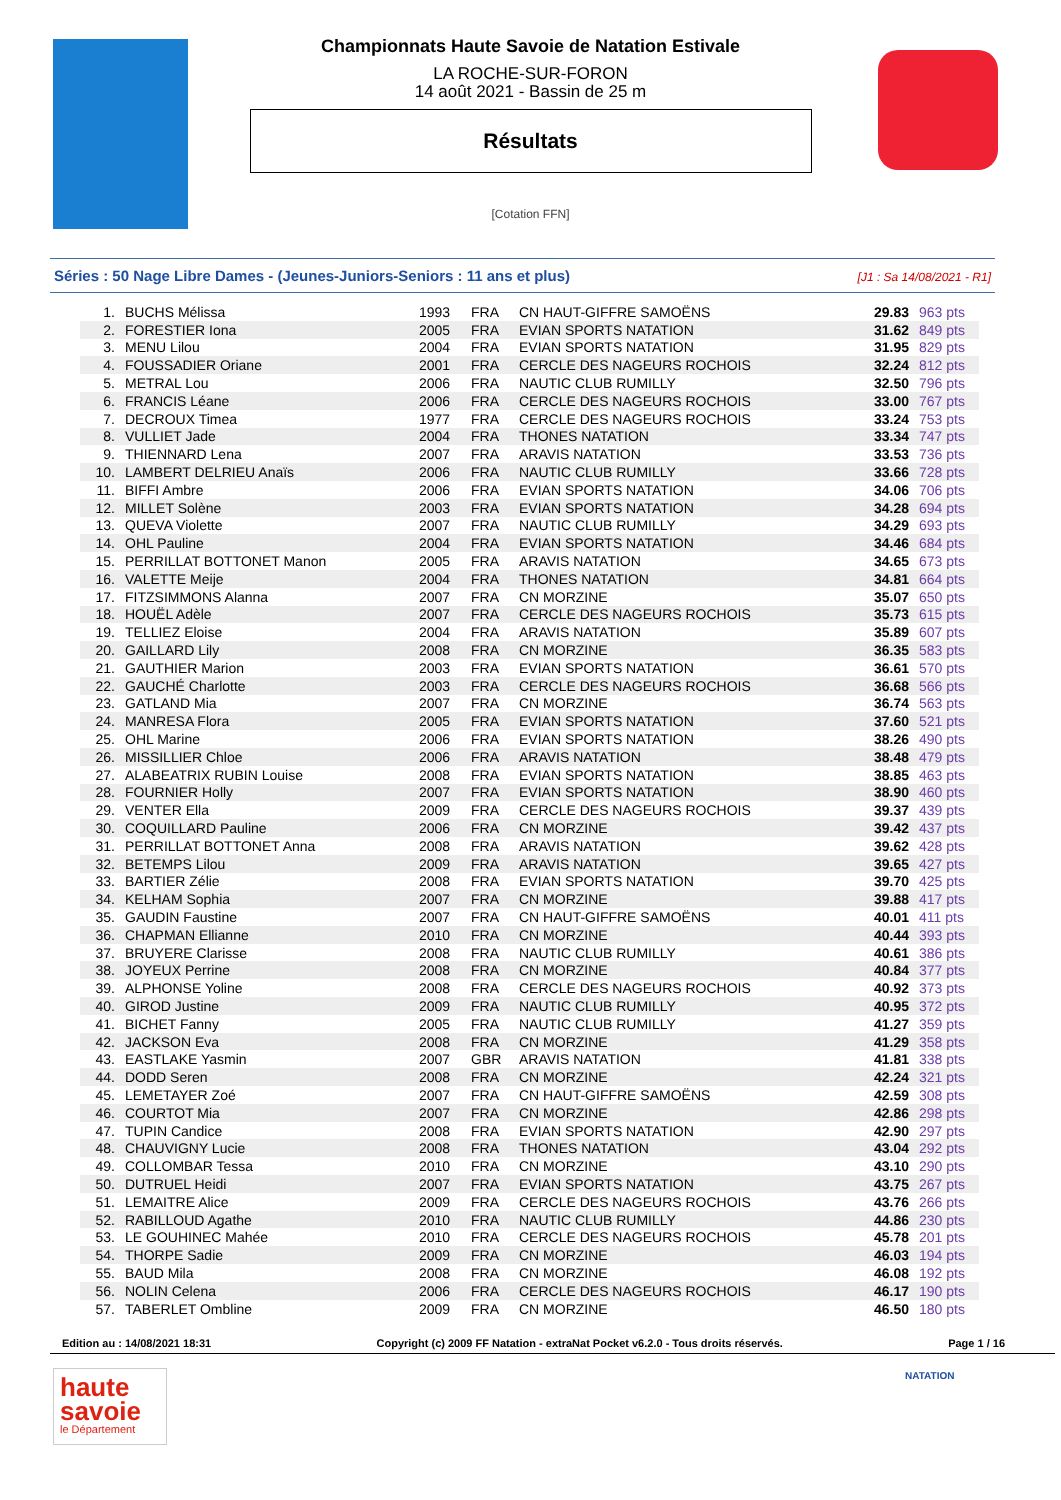Championnats Haute Savoie de Natation Estivale
LA ROCHE-SUR-FORON
14 août 2021 - Bassin de 25 m
Résultats
[Cotation FFN]
Séries : 50 Nage Libre Dames - (Jeunes-Juniors-Seniors : 11 ans et plus) [J1 : Sa 14/08/2021 - R1]
| 1. | BUCHS Mélissa | 1993 | FRA | CN HAUT-GIFFRE SAMOËNS | 29.83 | 963 pts |
| 2. | FORESTIER Iona | 2005 | FRA | EVIAN SPORTS NATATION | 31.62 | 849 pts |
| 3. | MENU Lilou | 2004 | FRA | EVIAN SPORTS NATATION | 31.95 | 829 pts |
| 4. | FOUSSADIER Oriane | 2001 | FRA | CERCLE DES NAGEURS ROCHOIS | 32.24 | 812 pts |
| 5. | METRAL Lou | 2006 | FRA | NAUTIC CLUB RUMILLY | 32.50 | 796 pts |
| 6. | FRANCIS Léane | 2006 | FRA | CERCLE DES NAGEURS ROCHOIS | 33.00 | 767 pts |
| 7. | DECROUX Timea | 1977 | FRA | CERCLE DES NAGEURS ROCHOIS | 33.24 | 753 pts |
| 8. | VULLIET Jade | 2004 | FRA | THONES NATATION | 33.34 | 747 pts |
| 9. | THIENNARD Lena | 2007 | FRA | ARAVIS NATATION | 33.53 | 736 pts |
| 10. | LAMBERT DELRIEU Anaïs | 2006 | FRA | NAUTIC CLUB RUMILLY | 33.66 | 728 pts |
| 11. | BIFFI Ambre | 2006 | FRA | EVIAN SPORTS NATATION | 34.06 | 706 pts |
| 12. | MILLET Solène | 2003 | FRA | EVIAN SPORTS NATATION | 34.28 | 694 pts |
| 13. | QUEVA Violette | 2007 | FRA | NAUTIC CLUB RUMILLY | 34.29 | 693 pts |
| 14. | OHL Pauline | 2004 | FRA | EVIAN SPORTS NATATION | 34.46 | 684 pts |
| 15. | PERRILLAT BOTTONET Manon | 2005 | FRA | ARAVIS NATATION | 34.65 | 673 pts |
| 16. | VALETTE Meije | 2004 | FRA | THONES NATATION | 34.81 | 664 pts |
| 17. | FITZSIMMONS Alanna | 2007 | FRA | CN MORZINE | 35.07 | 650 pts |
| 18. | HOUËL Adèle | 2007 | FRA | CERCLE DES NAGEURS ROCHOIS | 35.73 | 615 pts |
| 19. | TELLIEZ Eloise | 2004 | FRA | ARAVIS NATATION | 35.89 | 607 pts |
| 20. | GAILLARD Lily | 2008 | FRA | CN MORZINE | 36.35 | 583 pts |
| 21. | GAUTHIER Marion | 2003 | FRA | EVIAN SPORTS NATATION | 36.61 | 570 pts |
| 22. | GAUCHÉ Charlotte | 2003 | FRA | CERCLE DES NAGEURS ROCHOIS | 36.68 | 566 pts |
| 23. | GATLAND Mia | 2007 | FRA | CN MORZINE | 36.74 | 563 pts |
| 24. | MANRESA Flora | 2005 | FRA | EVIAN SPORTS NATATION | 37.60 | 521 pts |
| 25. | OHL Marine | 2006 | FRA | EVIAN SPORTS NATATION | 38.26 | 490 pts |
| 26. | MISSILLIER Chloe | 2006 | FRA | ARAVIS NATATION | 38.48 | 479 pts |
| 27. | ALABEATRIX RUBIN Louise | 2008 | FRA | EVIAN SPORTS NATATION | 38.85 | 463 pts |
| 28. | FOURNIER Holly | 2007 | FRA | EVIAN SPORTS NATATION | 38.90 | 460 pts |
| 29. | VENTER Ella | 2009 | FRA | CERCLE DES NAGEURS ROCHOIS | 39.37 | 439 pts |
| 30. | COQUILLARD Pauline | 2006 | FRA | CN MORZINE | 39.42 | 437 pts |
| 31. | PERRILLAT BOTTONET Anna | 2008 | FRA | ARAVIS NATATION | 39.62 | 428 pts |
| 32. | BETEMPS Lilou | 2009 | FRA | ARAVIS NATATION | 39.65 | 427 pts |
| 33. | BARTIER Zélie | 2008 | FRA | EVIAN SPORTS NATATION | 39.70 | 425 pts |
| 34. | KELHAM Sophia | 2007 | FRA | CN MORZINE | 39.88 | 417 pts |
| 35. | GAUDIN Faustine | 2007 | FRA | CN HAUT-GIFFRE SAMOËNS | 40.01 | 411 pts |
| 36. | CHAPMAN Ellianne | 2010 | FRA | CN MORZINE | 40.44 | 393 pts |
| 37. | BRUYERE Clarisse | 2008 | FRA | NAUTIC CLUB RUMILLY | 40.61 | 386 pts |
| 38. | JOYEUX Perrine | 2008 | FRA | CN MORZINE | 40.84 | 377 pts |
| 39. | ALPHONSE Yoline | 2008 | FRA | CERCLE DES NAGEURS ROCHOIS | 40.92 | 373 pts |
| 40. | GIROD Justine | 2009 | FRA | NAUTIC CLUB RUMILLY | 40.95 | 372 pts |
| 41. | BICHET Fanny | 2005 | FRA | NAUTIC CLUB RUMILLY | 41.27 | 359 pts |
| 42. | JACKSON Eva | 2008 | FRA | CN MORZINE | 41.29 | 358 pts |
| 43. | EASTLAKE Yasmin | 2007 | GBR | ARAVIS NATATION | 41.81 | 338 pts |
| 44. | DODD Seren | 2008 | FRA | CN MORZINE | 42.24 | 321 pts |
| 45. | LEMETAYER Zoé | 2007 | FRA | CN HAUT-GIFFRE SAMOËNS | 42.59 | 308 pts |
| 46. | COURTOT Mia | 2007 | FRA | CN MORZINE | 42.86 | 298 pts |
| 47. | TUPIN Candice | 2008 | FRA | EVIAN SPORTS NATATION | 42.90 | 297 pts |
| 48. | CHAUVIGNY Lucie | 2008 | FRA | THONES NATATION | 43.04 | 292 pts |
| 49. | COLLOMBAR Tessa | 2010 | FRA | CN MORZINE | 43.10 | 290 pts |
| 50. | DUTRUEL Heidi | 2007 | FRA | EVIAN SPORTS NATATION | 43.75 | 267 pts |
| 51. | LEMAITRE Alice | 2009 | FRA | CERCLE DES NAGEURS ROCHOIS | 43.76 | 266 pts |
| 52. | RABILLOUD Agathe | 2010 | FRA | NAUTIC CLUB RUMILLY | 44.86 | 230 pts |
| 53. | LE GOUHINEC Mahée | 2010 | FRA | CERCLE DES NAGEURS ROCHOIS | 45.78 | 201 pts |
| 54. | THORPE Sadie | 2009 | FRA | CN MORZINE | 46.03 | 194 pts |
| 55. | BAUD Mila | 2008 | FRA | CN MORZINE | 46.08 | 192 pts |
| 56. | NOLIN Celena | 2006 | FRA | CERCLE DES NAGEURS ROCHOIS | 46.17 | 190 pts |
| 57. | TABERLET Ombline | 2009 | FRA | CN MORZINE | 46.50 | 180 pts |
Edition au : 14/08/2021 18:31 Copyright (c) 2009 FF Natation - extraNat Pocket v6.2.0 - Tous droits réservés. Page 1 / 16
haute
savoie
le Département
NATATION